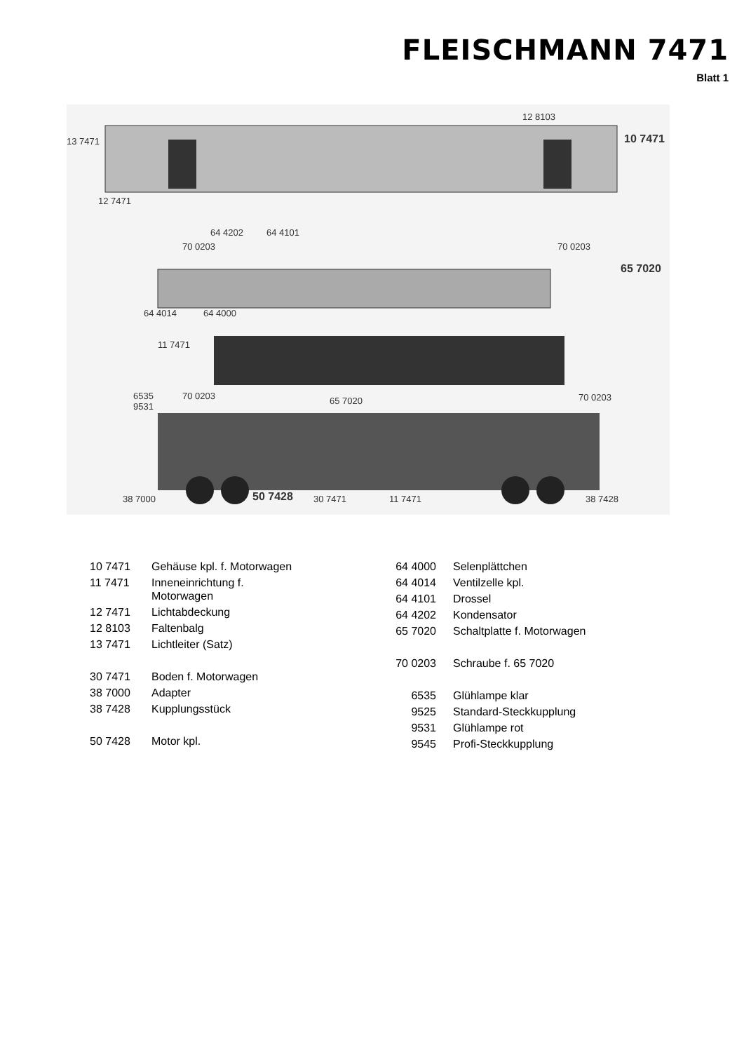FLEISCHMANN 7471
Blatt 1
12 8103
13 7471 10 7471
12 7471
64 4202 64 4101
70 0203 70 0203
65 7020
64 4014 64 4000
11 7471
6535
9531
70 0203 65 7020 70 0203
38 7000 50 7428 30 7471 11 7471 38 7428
| 10 7471 | Gehäuse kpl. f. Motorwagen |
| 11 7471 | Inneneinrichtung f. Motorwagen |
| 12 7471 | Lichtabdeckung |
| 12 8103 | Faltenbalg |
| 13 7471 | Lichtleiter (Satz) |
| 30 7471 | Boden f. Motorwagen |
| 38 7000 | Adapter |
| 38 7428 | Kupplungsstück |
| 50 7428 | Motor kpl. |
| 64 4000 | Selenplättchen |
| 64 4014 | Ventilzelle kpl. |
| 64 4101 | Drossel |
| 64 4202 | Kondensator |
| 65 7020 | Schaltplatte f. Motorwagen |
| 70 0203 | Schraube f. 65 7020 |
| 6535 | Glühlampe klar |
| 9525 | Standard-Steckkupplung |
| 9531 | Glühlampe rot |
| 9545 | Profi-Steckkupplung |